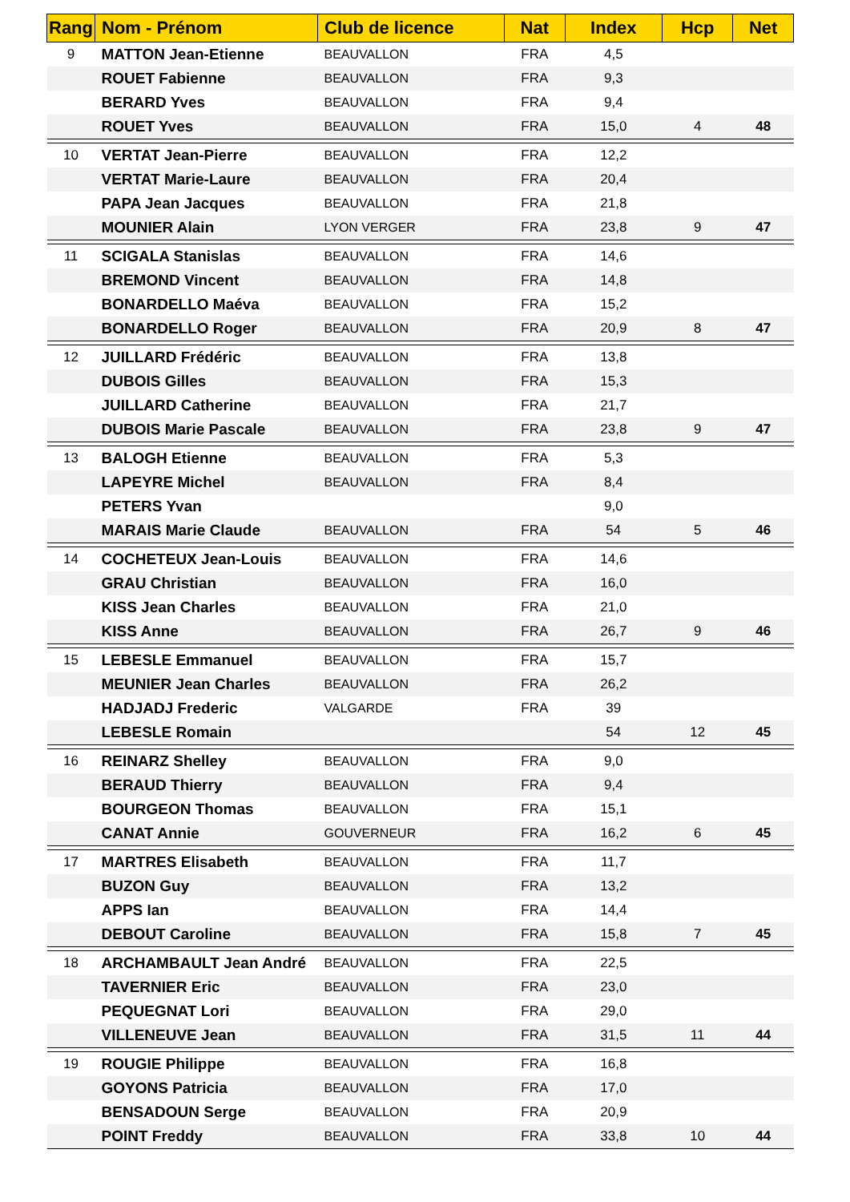| Rang | Nom - Prénom | Club de licence | Nat | Index | Hcp | Net |
| --- | --- | --- | --- | --- | --- | --- |
| 9 | MATTON Jean-Etienne | BEAUVALLON | FRA | 4,5 | | |
| | ROUET Fabienne | BEAUVALLON | FRA | 9,3 | | |
| | BERARD Yves | BEAUVALLON | FRA | 9,4 | | |
| | ROUET Yves | BEAUVALLON | FRA | 15,0 | 4 | 48 |
| 10 | VERTAT Jean-Pierre | BEAUVALLON | FRA | 12,2 | | |
| | VERTAT Marie-Laure | BEAUVALLON | FRA | 20,4 | | |
| | PAPA Jean Jacques | BEAUVALLON | FRA | 21,8 | | |
| | MOUNIER Alain | LYON VERGER | FRA | 23,8 | 9 | 47 |
| 11 | SCIGALA Stanislas | BEAUVALLON | FRA | 14,6 | | |
| | BREMOND Vincent | BEAUVALLON | FRA | 14,8 | | |
| | BONARDELLO Maéva | BEAUVALLON | FRA | 15,2 | | |
| | BONARDELLO Roger | BEAUVALLON | FRA | 20,9 | 8 | 47 |
| 12 | JUILLARD Frédéric | BEAUVALLON | FRA | 13,8 | | |
| | DUBOIS Gilles | BEAUVALLON | FRA | 15,3 | | |
| | JUILLARD Catherine | BEAUVALLON | FRA | 21,7 | | |
| | DUBOIS Marie Pascale | BEAUVALLON | FRA | 23,8 | 9 | 47 |
| 13 | BALOGH Etienne | BEAUVALLON | FRA | 5,3 | | |
| | LAPEYRE Michel | BEAUVALLON | FRA | 8,4 | | |
| | PETERS Yvan | | | 9,0 | | |
| | MARAIS Marie Claude | BEAUVALLON | FRA | 54 | 5 | 46 |
| 14 | COCHETEUX Jean-Louis | BEAUVALLON | FRA | 14,6 | | |
| | GRAU Christian | BEAUVALLON | FRA | 16,0 | | |
| | KISS Jean Charles | BEAUVALLON | FRA | 21,0 | | |
| | KISS Anne | BEAUVALLON | FRA | 26,7 | 9 | 46 |
| 15 | LEBESLE Emmanuel | BEAUVALLON | FRA | 15,7 | | |
| | MEUNIER Jean Charles | BEAUVALLON | FRA | 26,2 | | |
| | HADJADJ Frederic | VALGARDE | FRA | 39 | | |
| | LEBESLE Romain | | | 54 | 12 | 45 |
| 16 | REINARZ Shelley | BEAUVALLON | FRA | 9,0 | | |
| | BERAUD Thierry | BEAUVALLON | FRA | 9,4 | | |
| | BOURGEON Thomas | BEAUVALLON | FRA | 15,1 | | |
| | CANAT Annie | GOUVERNEUR | FRA | 16,2 | 6 | 45 |
| 17 | MARTRES Elisabeth | BEAUVALLON | FRA | 11,7 | | |
| | BUZON Guy | BEAUVALLON | FRA | 13,2 | | |
| | APPS Ian | BEAUVALLON | FRA | 14,4 | | |
| | DEBOUT Caroline | BEAUVALLON | FRA | 15,8 | 7 | 45 |
| 18 | ARCHAMBAULT Jean André | BEAUVALLON | FRA | 22,5 | | |
| | TAVERNIER Eric | BEAUVALLON | FRA | 23,0 | | |
| | PEQUEGNAT Lori | BEAUVALLON | FRA | 29,0 | | |
| | VILLENEUVE Jean | BEAUVALLON | FRA | 31,5 | 11 | 44 |
| 19 | ROUGIE Philippe | BEAUVALLON | FRA | 16,8 | | |
| | GOYONS Patricia | BEAUVALLON | FRA | 17,0 | | |
| | BENSADOUN Serge | BEAUVALLON | FRA | 20,9 | | |
| | POINT Freddy | BEAUVALLON | FRA | 33,8 | 10 | 44 |